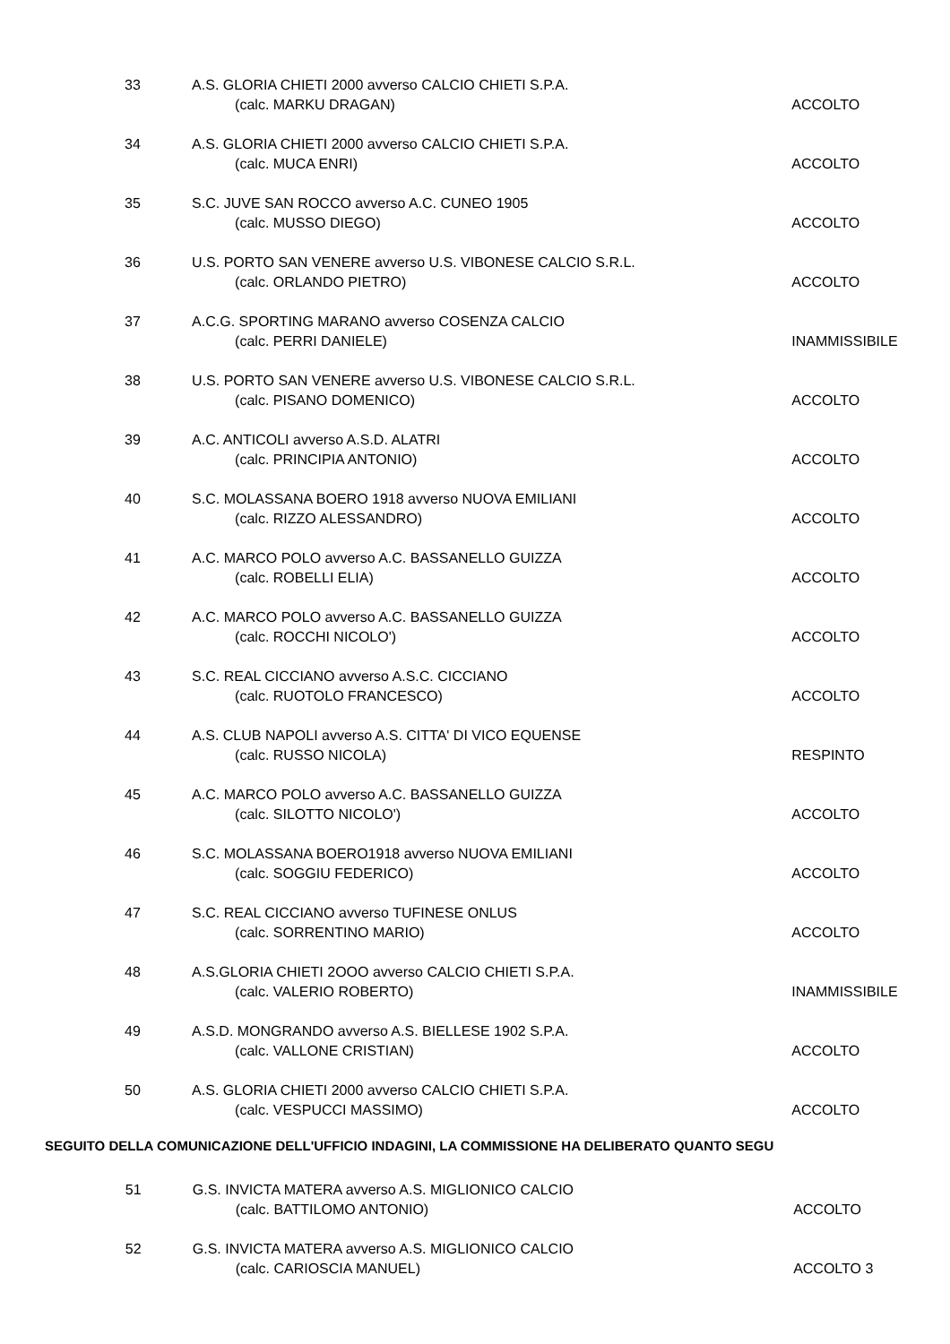| 33 | A.S. GLORIA CHIETI 2000 avverso CALCIO CHIETI S.P.A. | |
| | (calc. MARKU DRAGAN) | ACCOLTO |
| 34 | A.S. GLORIA CHIETI 2000 avverso CALCIO CHIETI S.P.A. | |
| | (calc. MUCA ENRI) | ACCOLTO |
| 35 | S.C. JUVE SAN ROCCO avverso A.C. CUNEO 1905 | |
| | (calc. MUSSO DIEGO) | ACCOLTO |
| 36 | U.S. PORTO SAN VENERE avverso U.S. VIBONESE CALCIO S.R.L. | |
| | (calc. ORLANDO PIETRO) | ACCOLTO |
| 37 | A.C.G. SPORTING MARANO avverso COSENZA CALCIO | |
| | (calc. PERRI DANIELE) | INAMMISSIBILE |
| 38 | U.S. PORTO SAN VENERE avverso U.S. VIBONESE CALCIO S.R.L. | |
| | (calc. PISANO DOMENICO) | ACCOLTO |
| 39 | A.C. ANTICOLI avverso A.S.D. ALATRI | |
| | (calc. PRINCIPIA ANTONIO) | ACCOLTO |
| 40 | S.C. MOLASSANA BOERO 1918 avverso NUOVA EMILIANI | |
| | (calc. RIZZO ALESSANDRO) | ACCOLTO |
| 41 | A.C. MARCO POLO avverso A.C. BASSANELLO GUIZZA | |
| | (calc. ROBELLI ELIA) | ACCOLTO |
| 42 | A.C. MARCO POLO avverso A.C. BASSANELLO GUIZZA | |
| | (calc. ROCCHI NICOLO') | ACCOLTO |
| 43 | S.C. REAL CICCIANO avverso A.S.C. CICCIANO | |
| | (calc. RUOTOLO FRANCESCO) | ACCOLTO |
| 44 | A.S. CLUB NAPOLI avverso A.S. CITTA' DI VICO EQUENSE | |
| | (calc. RUSSO NICOLA) | RESPINTO |
| 45 | A.C. MARCO POLO avverso A.C. BASSANELLO GUIZZA | |
| | (calc. SILOTTO NICOLO') | ACCOLTO |
| 46 | S.C. MOLASSANA BOERO1918 avverso NUOVA EMILIANI | |
| | (calc. SOGGIU FEDERICO) | ACCOLTO |
| 47 | S.C. REAL CICCIANO avverso TUFINESE ONLUS | |
| | (calc. SORRENTINO MARIO) | ACCOLTO |
| 48 | A.S.GLORIA CHIETI 2OOO avverso CALCIO CHIETI S.P.A. | |
| | (calc. VALERIO ROBERTO) | INAMMISSIBILE |
| 49 | A.S.D. MONGRANDO avverso A.S. BIELLESE 1902 S.P.A. | |
| | (calc. VALLONE CRISTIAN) | ACCOLTO |
| 50 | A.S. GLORIA CHIETI 2000 avverso CALCIO CHIETI S.P.A. | |
| | (calc. VESPUCCI MASSIMO) | ACCOLTO |
SEGUITO DELLA COMUNICAZIONE DELL'UFFICIO INDAGINI, LA COMMISSIONE HA DELIBERATO QUANTO SEGU
| 51 | G.S. INVICTA MATERA avverso A.S. MIGLIONICO CALCIO | |
| | (calc. BATTILOMO ANTONIO) | ACCOLTO |
| 52 | G.S. INVICTA MATERA avverso A.S. MIGLIONICO CALCIO | |
| | (calc. CARIOSCIA MANUEL) | ACCOLTO 3 |